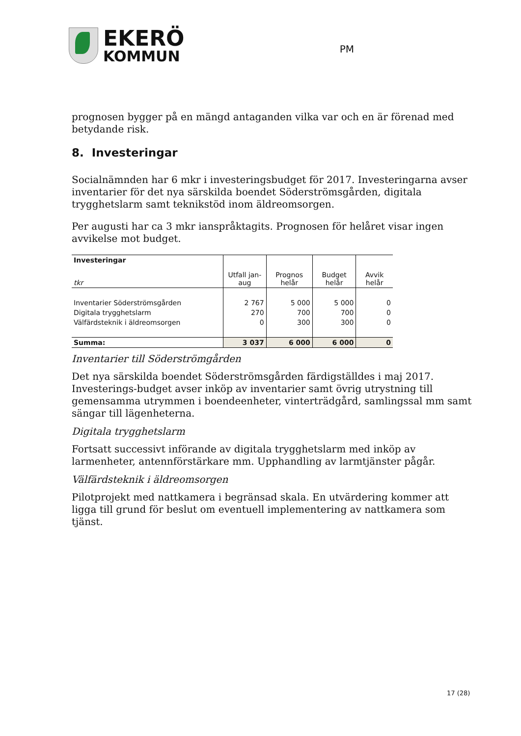EKERÖ
KOMMUN
PM
prognosen bygger på en mängd antaganden vilka var och en är förenad med betydande risk.
8. Investeringar
Socialnämnden har 6 mkr i investeringsbudget för 2017. Investeringarna avser inventarier för det nya särskilda boendet Söderströmsgården, digitala trygghetslarm samt teknikstöd inom äldreomsorgen.
Per augusti har ca 3 mkr ianspråktagits. Prognosen för helåret visar ingen avvikelse mot budget.
| Investeringar tkr | Utfall jan-aug | Prognos helår | Budget helår | Avvik helår |
| --- | --- | --- | --- | --- |
| Inventarier Söderströmsgården | 2 767 | 5 000 | 5 000 | 0 |
| Digitala trygghetslarm | 270 | 700 | 700 | 0 |
| Välfärdsteknik i äldreomsorgen | 0 | 300 | 300 | 0 |
| Summa: | 3 037 | 6 000 | 6 000 | 0 |
Inventarier till Söderströmgården
Det nya särskilda boendet Söderströmsgården färdigställdes i maj 2017. Investerings-budget avser inköp av inventarier samt övrig utrystning till gemensamma utrymmen i boendeenheter, vinterträdgård, samlingssal mm samt sängar till lägenheterna.
Digitala trygghetslarm
Fortsatt successivt införande av digitala trygghetslarm med inköp av larmenheter, antennförstärkare mm. Upphandling av larmtjänster pågår.
Välfärdsteknik i äldreomsorgen
Pilotprojekt med nattkamera i begränsad skala. En utvärdering kommer att ligga till grund för beslut om eventuell implementering av nattkamera som tjänst.
17 (28)